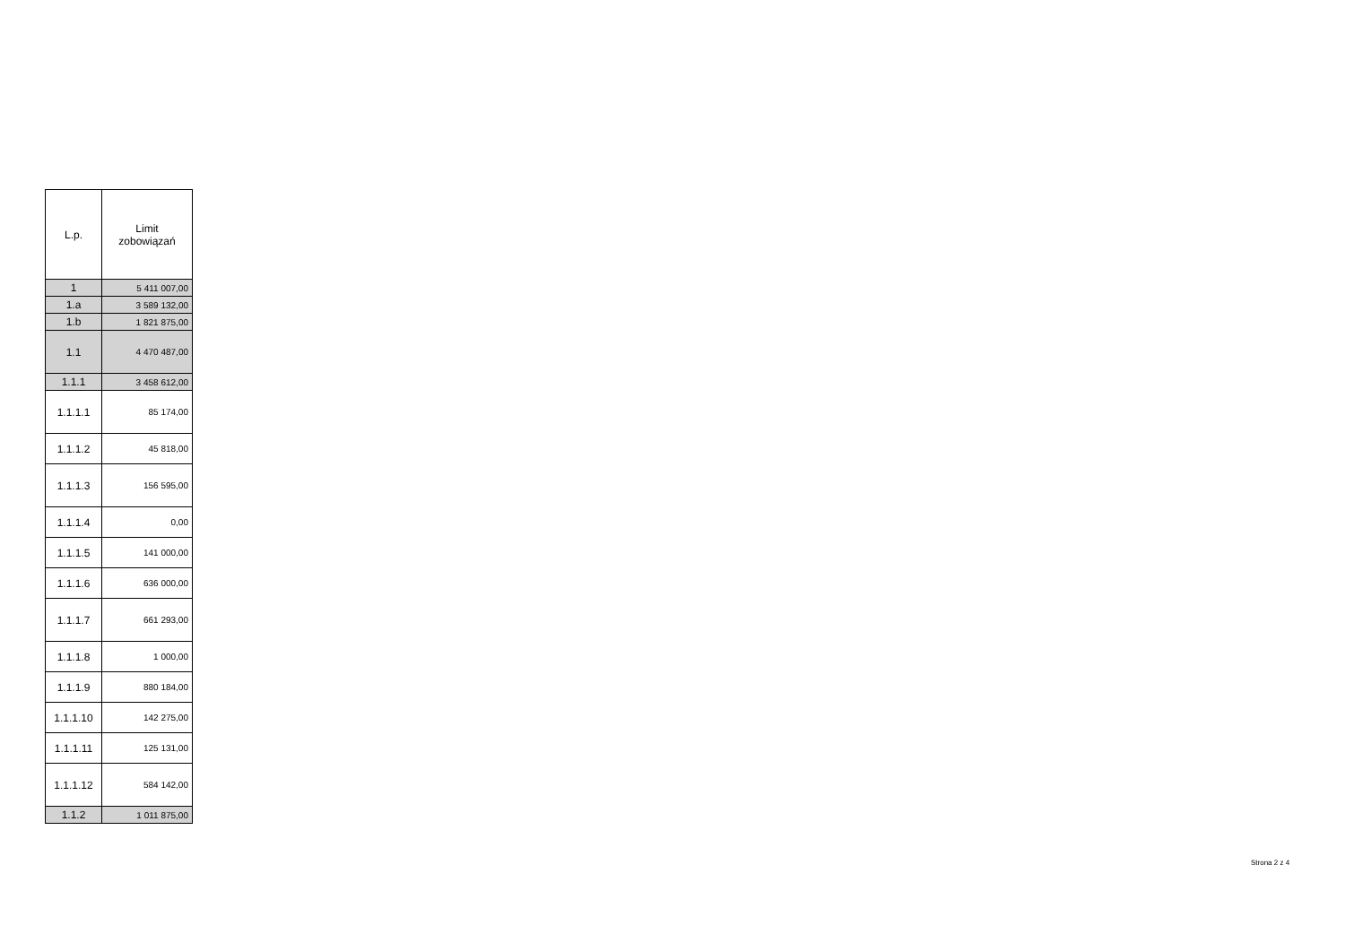| L.p. | Limit zobowiązań |
| --- | --- |
| 1 | 5 411 007,00 |
| 1.a | 3 589 132,00 |
| 1.b | 1 821 875,00 |
| 1.1 | 4 470 487,00 |
| 1.1.1 | 3 458 612,00 |
| 1.1.1.1 | 85 174,00 |
| 1.1.1.2 | 45 818,00 |
| 1.1.1.3 | 156 595,00 |
| 1.1.1.4 | 0,00 |
| 1.1.1.5 | 141 000,00 |
| 1.1.1.6 | 636 000,00 |
| 1.1.1.7 | 661 293,00 |
| 1.1.1.8 | 1 000,00 |
| 1.1.1.9 | 880 184,00 |
| 1.1.1.10 | 142 275,00 |
| 1.1.1.11 | 125 131,00 |
| 1.1.1.12 | 584 142,00 |
| 1.1.2 | 1 011 875,00 |
Strona 2 z 4